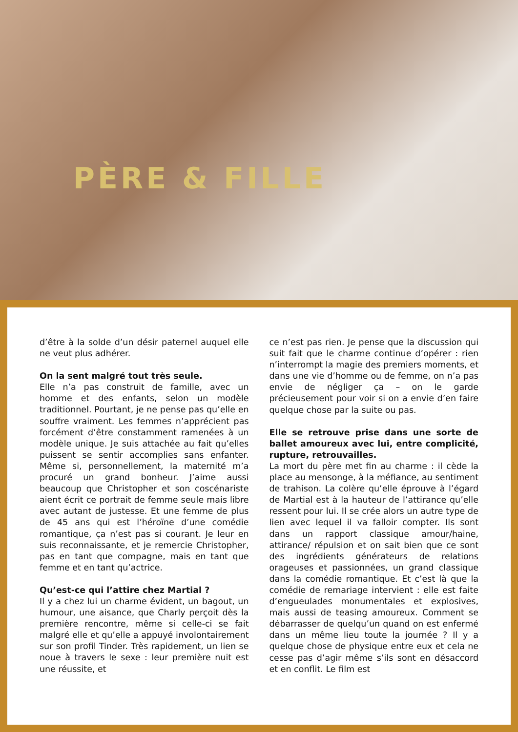PÈRE & FILLE
d’être à la solde d’un désir paternel auquel elle ne veut plus adhérer.
On la sent malgré tout très seule.
Elle n’a pas construit de famille, avec un homme et des enfants, selon un modèle traditionnel. Pourtant, je ne pense pas qu’elle en souffre vraiment. Les femmes n’apprécient pas forcément d’être constamment ramenées à un modèle unique. Je suis attachée au fait qu’elles puissent se sentir accomplies sans enfanter. Même si, personnellement, la maternité m’a procuré un grand bonheur. J’aime aussi beaucoup que Christopher et son coscénariste aient écrit ce portrait de femme seule mais libre avec autant de justesse. Et une femme de plus de 45 ans qui est l’héroïne d’une comédie romantique, ça n’est pas si courant. Je leur en suis reconnaissante, et je remercie Christopher, pas en tant que compagne, mais en tant que femme et en tant qu’actrice.
Qu’est-ce qui l’attire chez Martial ?
Il y a chez lui un charme évident, un bagout, un humour, une aisance, que Charly perçoit dès la première rencontre, même si celle-ci se fait malgré elle et qu’elle a appuyé involontairement sur son profil Tinder. Très rapidement, un lien se noue à travers le sexe : leur première nuit est une réussite, et
ce n’est pas rien. Je pense que la discussion qui suit fait que le charme continue d’opérer : rien n’interrompt la magie des premiers moments, et dans une vie d’homme ou de femme, on n’a pas envie de négliger ça – on le garde précieusement pour voir si on a envie d’en faire quelque chose par la suite ou pas.
Elle se retrouve prise dans une sorte de ballet amoureux avec lui, entre complicité, rupture, retrouvailles.
La mort du père met fin au charme : il cède la place au mensonge, à la méfiance, au sentiment de trahison. La colère qu’elle éprouve à l’égard de Martial est à la hauteur de l’attirance qu’elle ressent pour lui. Il se crée alors un autre type de lien avec lequel il va falloir compter. Ils sont dans un rapport classique amour/haine, attirance/ répulsion et on sait bien que ce sont des ingrédients générateurs de relations orageuses et passionnées, un grand classique dans la comédie romantique. Et c’est là que la comédie de remariage intervient : elle est faite d’engueulades monumentales et explosives, mais aussi de teasing amoureux. Comment se débarrasser de quelqu’un quand on est enfermé dans un même lieu toute la journée ? Il y a quelque chose de physique entre eux et cela ne cesse pas d’agir même s’ils sont en désaccord et en conflit. Le film est